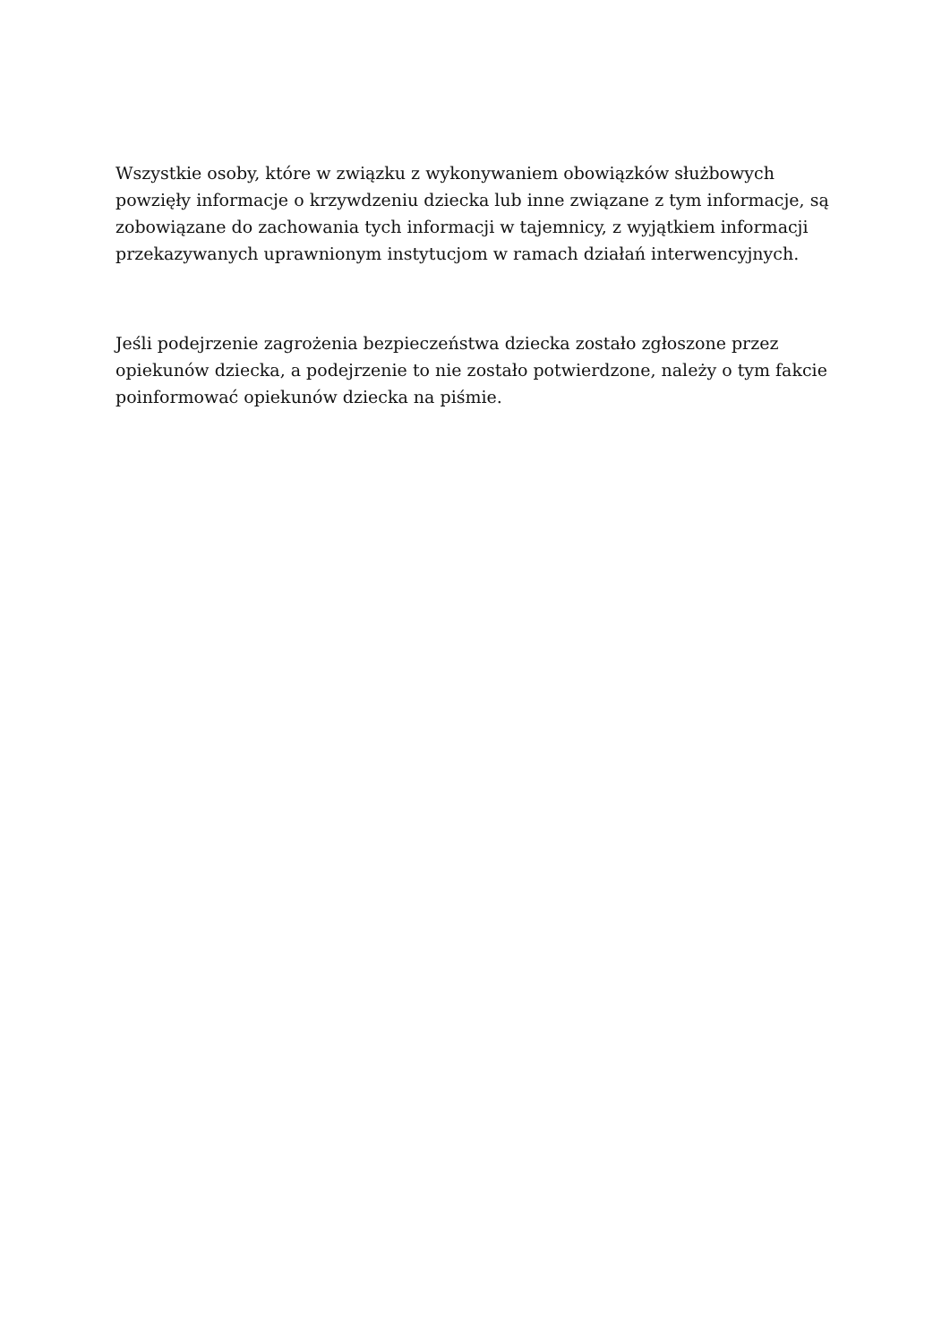Wszystkie osoby, które w związku z wykonywaniem obowiązków służbowych powzięły informacje o krzywdzeniu dziecka lub inne związane z tym informacje, są zobowiązane do zachowania tych informacji w tajemnicy, z wyjątkiem informacji przekazywanych uprawnionym instytucjom w ramach działań interwencyjnych.
Jeśli podejrzenie zagrożenia bezpieczeństwa dziecka zostało zgłoszone przez opiekunów dziecka, a podejrzenie to nie zostało potwierdzone, należy o tym fakcie poinformować opiekunów dziecka na piśmie.